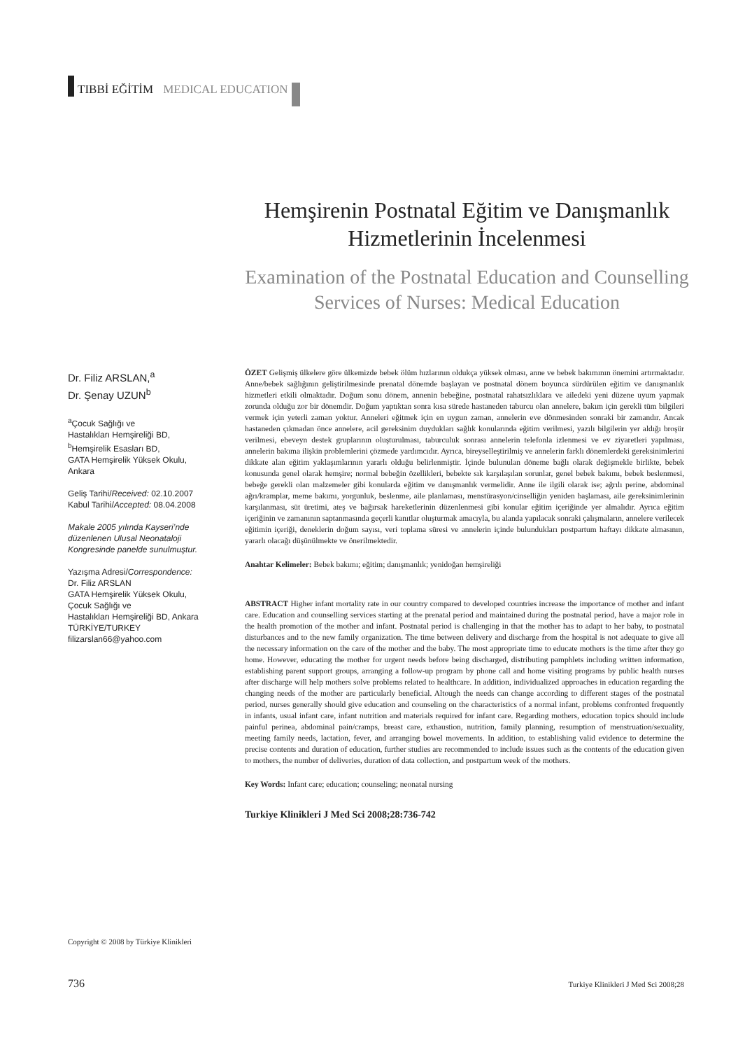TIBBİ EĞİTİM MEDICAL EDUCATION
Hemşirenin Postnatal Eğitim ve Danışmanlık Hizmetlerinin İncelenmesi
Examination of the Postnatal Education and Counselling Services of Nurses: Medical Education
Dr. Filiz ARSLAN,<sup>a</sup>
Dr. Şenay UZUN<sup>b</sup>
<sup>a</sup> Çocuk Sağlığı ve
Hastalıkları Hemşireliği BD,
<sup>b</sup> Hemşirelik Esasları BD,
GATA Hemşirelik Yüksek Okulu,
Ankara
Geliş Tarihi/Received: 02.10.2007
Kabul Tarihi/Accepted: 08.04.2008
Makale 2005 yılında Kayseri’nde düzenlenen Ulusal Neonataloji Kongresinde panelde sunulmuştur.
Yazışma Adresi/Correspondence:
Dr. Filiz ARSLAN
GATA Hemşirelik Yüksek Okulu,
Çocuk Sağlığı ve
Hastalıkları Hemşireliği BD, Ankara
TÜRKİYE/TURKEY
filizarslan66@yahoo.com
ÖZET Gelişmiş ülkelere göre ülkemizde bebek ölüm hızlarının oldukça yüksek olması, anne ve bebek bakımının önemini artırmaktadır. Anne/bebek sağlığının geliştirilmesinde prenatal dönemde başlayan ve postnatal dönem boyunca sürdürülen eğitim ve danışmanlık hizmetleri etkili olmaktadır. Doğum sonu dönem, annenin bebeğine, postnatal rahatsızlıklara ve ailedeki yeni düzene uyum yapmak zorunda olduğu zor bir dönemdir. Doğum yaptıktan sonra kısa sürede hastaneden taburcu olan annelere, bakım için gerekli tüm bilgileri vermek için yeterli zaman yoktur. Anneleri eğitmek için en uygun zaman, annelerin eve dönmesinden sonraki bir zamandır. Ancak hastaneden çıkmadan önce annelere, acil gereksinim duydukları sağlık konularında eğitim verilmesi, yazılı bilgilerin yer aldığı broşür verilmesi, ebeveyn destek gruplarının oluşturulması, taburculuk sonrası annelerin telefonla izlenmesi ve ev ziyaretleri yapılması, annelerin bakıma ilişkin problemlerini çözmede yardımcıdır. Ayrıca, bireyselleştirilmiş ve annelerin farklı dönemlerdeki gereksinimlerini dikkate alan eğitim yaklaşımlarının yararlı olduğu belirlenmiştir. İçinde bulunulan döneme bağlı olarak değişmekle birlikte, bebek konusunda genel olarak hemşire; normal bebeğin özellikleri, bebekte sık karşılaşılan sorunlar, genel bebek bakımı, bebek beslenmesi, bebeğe gerekli olan malzemeler gibi konularda eğitim ve danışmanlık vermelidir. Anne ile ilgili olarak ise; ağrılı perine, abdominal ağrı/kramplar, meme bakımı, yorgunluk, beslenme, aile planlaması, menstürasyon/cinselliğin yeniden başlaması, aile gereksinimlerinin karşılanması, süt üretimi, ateş ve bağırsak hareketlerinin düzenlenmesi gibi konular eğitim içeriğinde yer almalıdır. Ayrıca eğitim içeriğinin ve zamanının saptanmasında geçerli kanıtlar oluşturmak amacıyla, bu alanda yapılacak sonraki çalışmaların, annelere verilecek eğitimin içeriği, deneklerin doğum sayısı, veri toplama süresi ve annelerin içinde bulundukları postpartum haftayı dikkate almasının, yararlı olacağı düşünülmekte ve önerilmektedir.
Anahtar Kelimeler: Bebek bakımı; eğitim; danışmanlık; yenidoğan hemşireliği
ABSTRACT Higher infant mortality rate in our country compared to developed countries increase the importance of mother and infant care. Education and counselling services starting at the prenatal period and maintained during the postnatal period, have a major role in the health promotion of the mother and infant. Postnatal period is challenging in that the mother has to adapt to her baby, to postnatal disturbances and to the new family organization. The time between delivery and discharge from the hospital is not adequate to give all the necessary information on the care of the mother and the baby. The most appropriate time to educate mothers is the time after they go home. However, educating the mother for urgent needs before being discharged, distributing pamphlets including written information, establishing parent support groups, arranging a follow-up program by phone call and home visiting programs by public health nurses after discharge will help mothers solve problems related to healthcare. In addition, individualized approaches in education regarding the changing needs of the mother are particularly beneficial. Altough the needs can change according to different stages of the postnatal period, nurses generally should give education and counseling on the characteristics of a normal infant, problems confronted frequently in infants, usual infant care, infant nutrition and materials required for infant care. Regarding mothers, education topics should include painful perinea, abdominal pain/cramps, breast care, exhaustion, nutrition, family planning, resumption of menstruation/sexuality, meeting family needs, lactation, fever, and arranging bowel movements. In addition, to establishing valid evidence to determine the precise contents and duration of education, further studies are recommended to include issues such as the contents of the education given to mothers, the number of deliveries, duration of data collection, and postpartum week of the mothers.
Key Words: Infant care; education; counseling; neonatal nursing
Turkiye Klinikleri J Med Sci 2008;28:736-742
Copyright © 2008 by Türkiye Klinikleri
736 Turkiye Klinikleri J Med Sci 2008;28